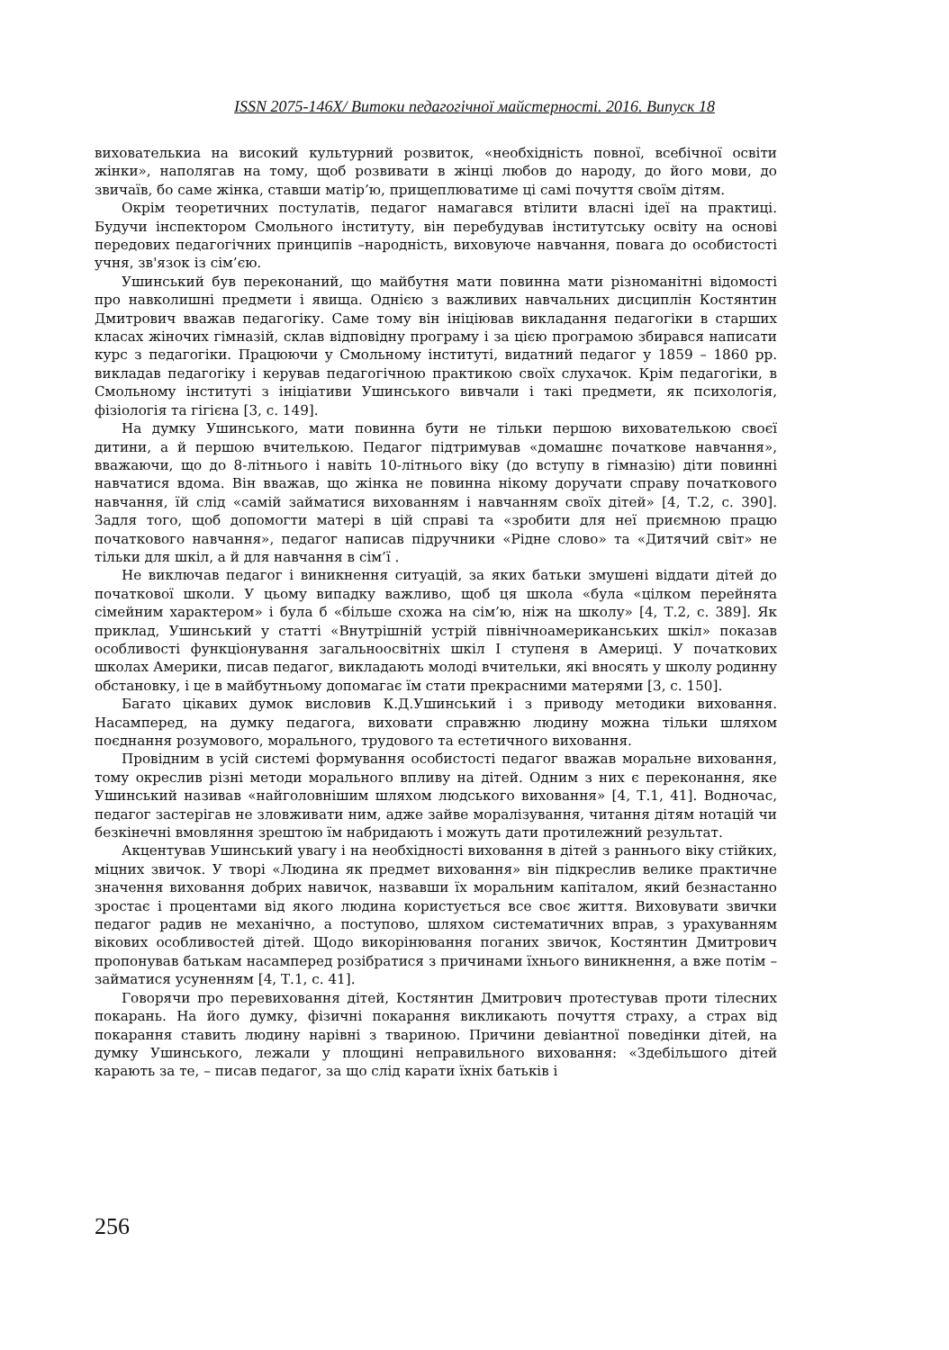ISSN 2075-146X/ Витоки педагогічної майстерності. 2016. Випуск 18
вихователькиа на високий культурний розвиток, «необхідність повної, всебічної освіти жінки», наполягав на тому, щоб розвивати в жінці любов до народу, до його мови, до звичаїв, бо саме жінка, ставши матір’ю, прищеплюватиме ці самі почуття своїм дітям.
Окрім теоретичних постулатів, педагог намагався втілити власні ідеї на практиці. Будучи інспектором Смольного інституту, він перебудував інститутську освіту на основі передових педагогічних принципів –народність, виховуюче навчання, повага до особистості учня, зв'язок із сім’єю.
Ушинський був переконаний, що майбутня мати повинна мати різноманітні відомості про навколишні предмети і явища. Однією з важливих навчальних дисциплін Костянтин Дмитрович вважав педагогіку. Саме тому він ініціював викладання педагогіки в старших класах жіночих гімназій, склав відповідну програму і за цією програмою збирався написати курс з педагогіки. Працюючи у Смольному інституті, видатний педагог у 1859 – 1860 рр. викладав педагогіку і керував педагогічною практикою своїх слухачок. Крім педагогіки, в Смольному інституті з ініціативи Ушинського вивчали і такі предмети, як психологія, фізіологія та гігієна [3, с. 149].
На думку Ушинського, мати повинна бути не тільки першою вихователькою своєї дитини, а й першою вчителькою. Педагог підтримував «домашнє початкове навчання», вважаючи, що до 8-літнього і навіть 10-літнього віку (до вступу в гімназію) діти повинні навчатися вдома. Він вважав, що жінка не повинна нікому доручати справу початкового навчання, їй слід «самій займатися вихованням і навчанням своїх дітей» [4, Т.2, с. 390]. Задля того, щоб допомогти матері в цій справі та «зробити для неї приємною працю початкового навчання», педагог написав підручники «Рідне слово» та «Дитячий світ» не тільки для шкіл, а й для навчання в сім’ї .
Не виключав педагог і виникнення ситуацій, за яких батьки змушені віддати дітей до початкової школи. У цьому випадку важливо, щоб ця школа «була «цілком перейнята сімейним характером» і була б «більше схожа на сім’ю, ніж на школу» [4, Т.2, с. 389]. Як приклад, Ушинський у статті «Внутрішній устрій північноамериканських шкіл» показав особливості функціонування загальноосвітніх шкіл І ступеня в Америці. У початкових школах Америки, писав педагог, викладають молоді вчительки, які вносять у школу родинну обстановку, і це в майбутньому допомагає їм стати прекрасними матерями [3, с. 150].
Багато цікавих думок висловив К.Д.Ушинський і з приводу методики виховання. Насамперед, на думку педагога, виховати справжню людину можна тільки шляхом поєднання розумового, морального, трудового та естетичного виховання.
Провідним в усій системі формування особистості педагог вважав моральне виховання, тому окреслив різні методи морального впливу на дітей. Одним з них є переконання, яке Ушинський називав «найголовнішим шляхом людського виховання» [4, Т.1, 41]. Водночас, педагог застерігав не зловживати ним, адже зайве моралізування, читання дітям нотацій чи безкінечні вмовляння зрештою їм набридають і можуть дати протилежний результат.
Акцентував Ушинський увагу і на необхідності виховання в дітей з раннього віку стійких, міцних звичок. У творі «Людина як предмет виховання» він підкреслив велике практичне значення виховання добрих навичок, назвавши їх моральним капіталом, який безнастанно зростає і процентами від якого людина користується все своє життя. Виховувати звички педагог радив не механічно, а поступово, шляхом систематичних вправ, з урахуванням вікових особливостей дітей. Щодо викорінювання поганих звичок, Костянтин Дмитрович пропонував батькам насамперед розібратися з причинами їхнього виникнення, а вже потім – займатися усуненням [4, Т.1, с. 41].
Говорячи про перевиховання дітей, Костянтин Дмитрович протестував проти тілесних покарань. На його думку, фізичні покарання викликають почуття страху, а страх від покарання ставить людину нарівні з твариною. Причини девіантної поведінки дітей, на думку Ушинського, лежали у площині неправильного виховання: «Здебільшого дітей карають за те, – писав педагог, за що слід карати їхніх батьків і
256